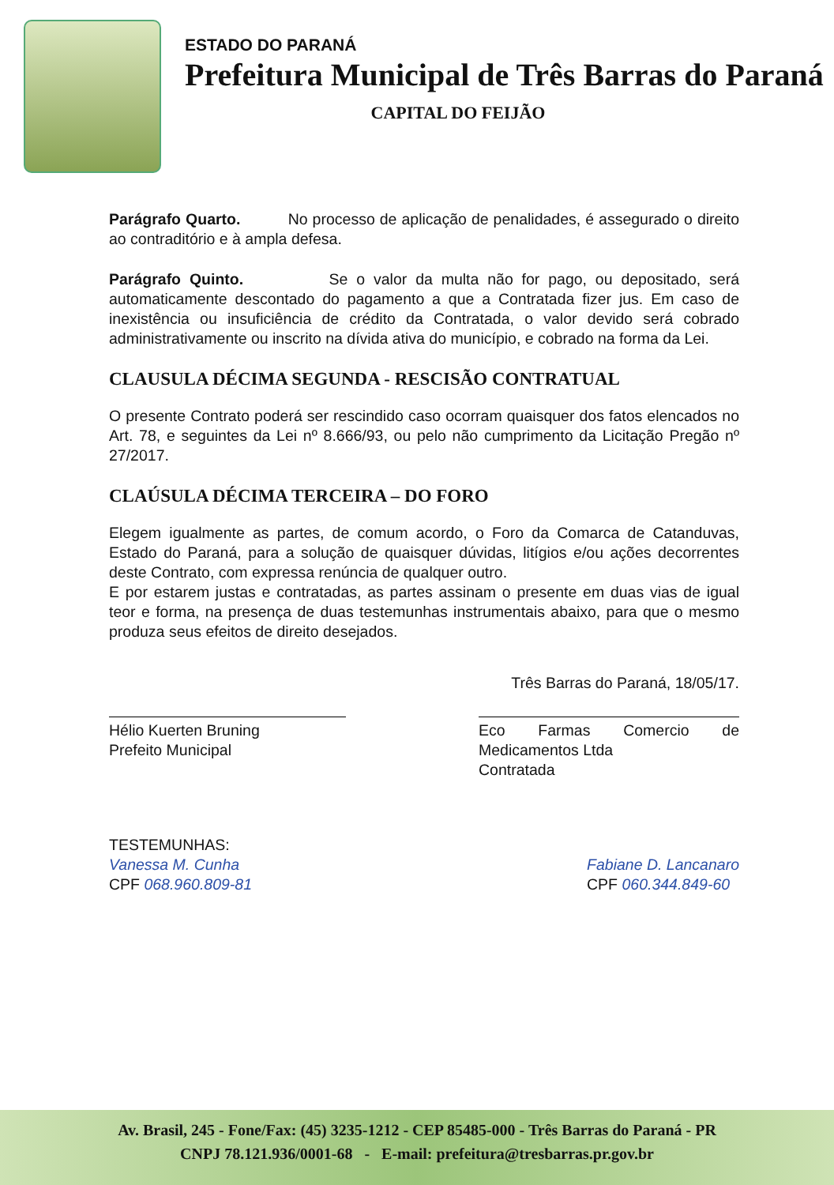ESTADO DO PARANÁ
Prefeitura Municipal de Três Barras do Paraná
CAPITAL DO FEIJÃO
Parágrafo Quarto. No processo de aplicação de penalidades, é assegurado o direito ao contraditório e à ampla defesa.
Parágrafo Quinto. Se o valor da multa não for pago, ou depositado, será automaticamente descontado do pagamento a que a Contratada fizer jus. Em caso de inexistência ou insuficiência de crédito da Contratada, o valor devido será cobrado administrativamente ou inscrito na dívida ativa do município, e cobrado na forma da Lei.
CLAUSULA DÉCIMA SEGUNDA - RESCISÃO CONTRATUAL
O presente Contrato poderá ser rescindido caso ocorram quaisquer dos fatos elencados no Art. 78, e seguintes da Lei nº 8.666/93, ou pelo não cumprimento da Licitação Pregão nº 27/2017.
CLAÚSULA DÉCIMA TERCEIRA – DO FORO
Elegem igualmente as partes, de comum acordo, o Foro da Comarca de Catanduvas, Estado do Paraná, para a solução de quaisquer dúvidas, litígios e/ou ações decorrentes deste Contrato, com expressa renúncia de qualquer outro.
E por estarem justas e contratadas, as partes assinam o presente em duas vias de igual teor e forma, na presença de duas testemunhas instrumentais abaixo, para que o mesmo produza seus efeitos de direito desejados.
Três Barras do Paraná, 18/05/17.
Hélio Kuerten Bruning
Prefeito Municipal
Eco Farmas Comercio de Medicamentos Ltda
Contratada
TESTEMUNHAS:
Vanessa M. Cunha
CPF 068.960.809-81
Fabiane D. Lancanaro
CPF 060.344.849-60
Av. Brasil, 245 - Fone/Fax: (45) 3235-1212 - CEP 85485-000 - Três Barras do Paraná - PR
CNPJ 78.121.936/0001-68 - E-mail: prefeitura@tresbarras.pr.gov.br